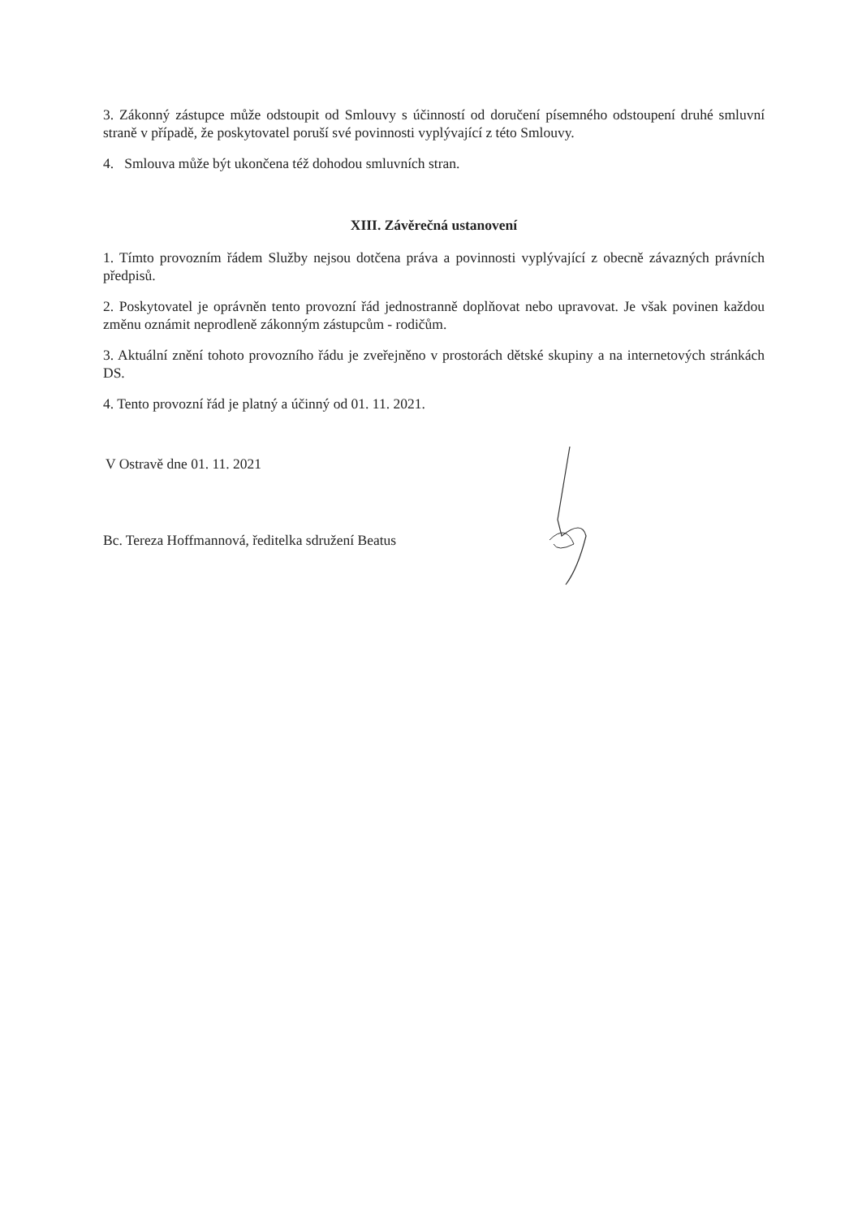3. Zákonný zástupce může odstoupit od Smlouvy s účinností od doručení písemného odstoupení druhé smluvní straně v případě, že poskytovatel poruší své povinnosti vyplývající z této Smlouvy.
4. Smlouva může být ukončena též dohodou smluvních stran.
XIII. Závěrečná ustanovení
1. Tímto provozním řádem Služby nejsou dotčena práva a povinnosti vyplývající z obecně závazných právních předpisů.
2. Poskytovatel je oprávněn tento provozní řád jednostranně doplňovat nebo upravovat. Je však povinen každou změnu oznámit neprodleně zákonným zástupcům - rodičům.
3. Aktuální znění tohoto provozního řádu je zveřejněno v prostorách dětské skupiny a na internetových stránkách DS.
4. Tento provozní řád je platný a účinný od 01. 11. 2021.
V Ostravě dne 01. 11. 2021
Bc. Tereza Hoffmannová, ředitelka sdružení Beatus